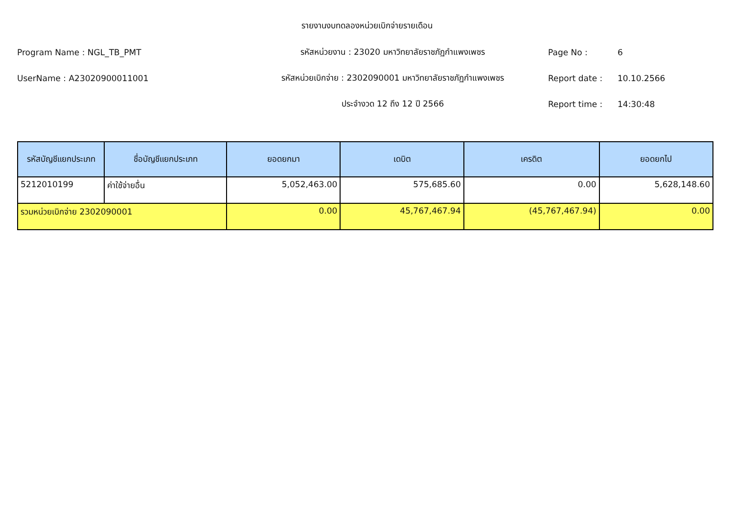รายงานงบทดลองหน่วยเบิกจ่ายรายเดือน
Program Name : NGL_TB_PMT รหัสหน่วยงาน : 23020 มหาวิทยาลัยราชภัฏกำแพงเพชร Page No : 6
UserName : A23020900011001
รหัสหน่วยเบิกจ่าย : 2302090001 มหาวิทยาลัยราชภัฏกำแพงเพชร
Report date : 10.10.2566
ประจำงวด 12 ถึง 12 ปี 2566 Report time : 14:30:48
| รหัสบัญชีแยกประเภท | ชื่อบัญชีแยกประเภท | ยอดยกมา | เดบิต | เครดิต | ยอดยกไป |
| --- | --- | --- | --- | --- | --- |
| 5212010199 | ค่าใช้จ่ายอื่น | 5,052,463.00 | 575,685.60 | 0.00 | 5,628,148.60 |
| รวมหน่วยเบิกจ่าย 2302090001 | | 0.00 | 45,767,467.94 | (45,767,467.94) | 0.00 |